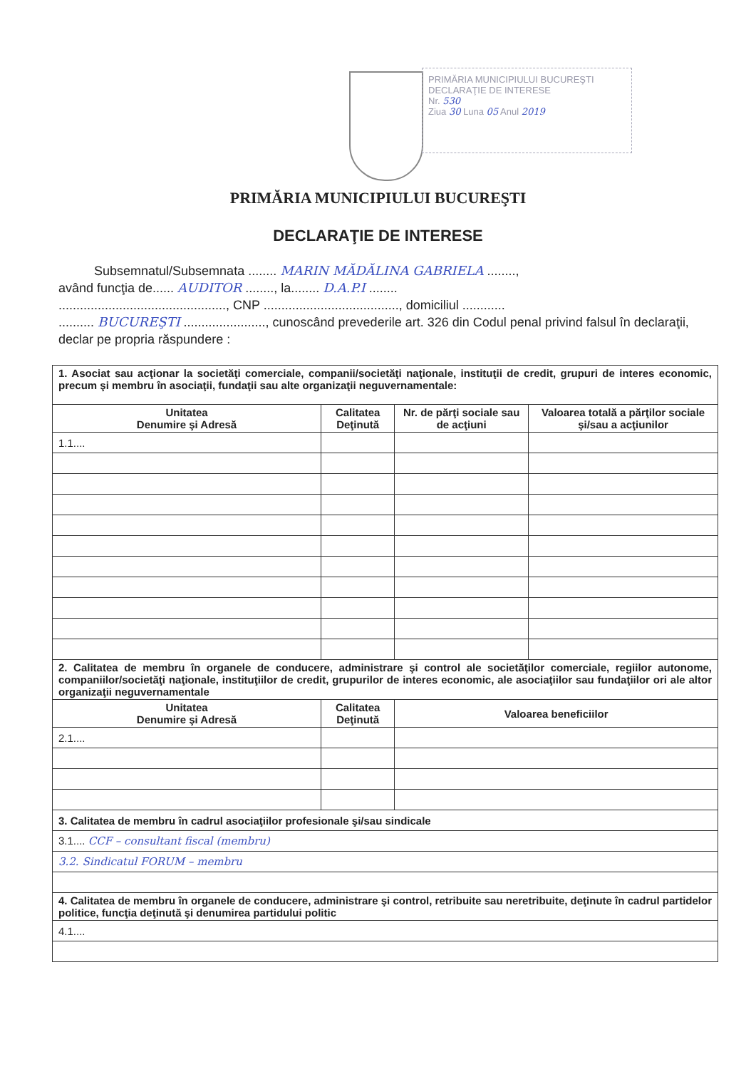PRIMĂRIA MUNICIPIULUI BUCUREŞTI
DECLARAŢIE DE INTERESE
Nr. 530
Ziua 30 Luna 05 Anul 2019
PRIMĂRIA MUNICIPIULUI BUCUREŞTI
DECLARAŢIE DE INTERESE
Subsemnatul/Subsemnata ........ MARIN MĂDĂLINA GABRIELA ........,
având funcţia de...... AUDITOR ........, la........ D.A.P.I ........
..............................................., CNP ......................................, domiciliul ............
.......... BUCUREŞTI ......................., cunoscând prevederile art. 326 din Codul penal privind falsul în declaraţii, declar pe propria răspundere :
| 1. Asociat sau acţionar la societăţi comerciale, companii/societăţi naţionale, instituţii de credit, grupuri de interes economic, precum şi membru în asociaţii, fundaţii sau alte organizaţii neguvernamentale: | | | |
| Unitatea Denumire şi Adresă | Calitatea Deţinută | Nr. de părţi sociale sau de acţiuni | Valoarea totală a părţilor sociale şi/sau a acţiunilor |
| 1.1.... | | | |
| 2. Calitatea de membru în organele de conducere, administrare şi control ale societăţilor comerciale, regiilor autonome, companiilor/societăţi naţionale, instituţiilor de credit, grupurilor de interes economic, ale asociaţiilor sau fundaţiilor ori ale altor organizaţii neguvernamentale | | | |
| Unitatea Denumire şi Adresă | Calitatea Deţinută | Valoarea beneficiilor | |
| 2.1.... | | | |
| 3. Calitatea de membru în cadrul asociaţiilor profesionale şi/sau sindicale | | | |
| 3.1.... CCF – consultant fiscal (membru) | | | |
| 3.2. Sindicatul FORUM – membru | | | |
| 4. Calitatea de membru în organele de conducere, administrare şi control, retribuite sau neretribuite, deţinute în cadrul partidelor politice, funcţia deţinută şi denumirea partidului politic | | | |
| 4.1.... | | | |